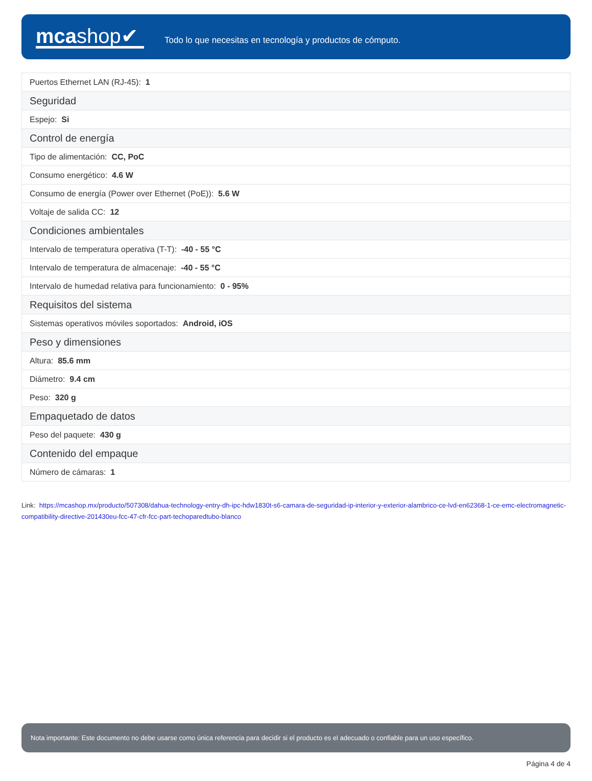mcashop✔
Todo lo que necesitas en tecnología y productos de cómputo.
| Puertos Ethernet LAN (RJ-45): 1 |
| Seguridad |
| Espejo: Si |
| Control de energía |
| Tipo de alimentación: CC, PoC |
| Consumo energético: 4.6 W |
| Consumo de energía (Power over Ethernet (PoE)): 5.6 W |
| Voltaje de salida CC: 12 |
| Condiciones ambientales |
| Intervalo de temperatura operativa (T-T): -40 - 55 °C |
| Intervalo de temperatura de almacenaje: -40 - 55 °C |
| Intervalo de humedad relativa para funcionamiento: 0 - 95% |
| Requisitos del sistema |
| Sistemas operativos móviles soportados: Android, iOS |
| Peso y dimensiones |
| Altura: 85.6 mm |
| Diámetro: 9.4 cm |
| Peso: 320 g |
| Empaquetado de datos |
| Peso del paquete: 430 g |
| Contenido del empaque |
| Número de cámaras: 1 |
Link: https://mcashop.mx/producto/507308/dahua-technology-entry-dh-ipc-hdw1830t-s6-camara-de-seguridad-ip-interior-y-exterior-alambrico-ce-lvd-en62368-1-ce-emc-electromagnetic-compatibility-directive-201430eu-fcc-47-cfr-fcc-part-techoparedtubo-blanco
Nota importante: Este documento no debe usarse como única referencia para decidir si el producto es el adecuado o confiable para un uso específico.
Página 4 de 4